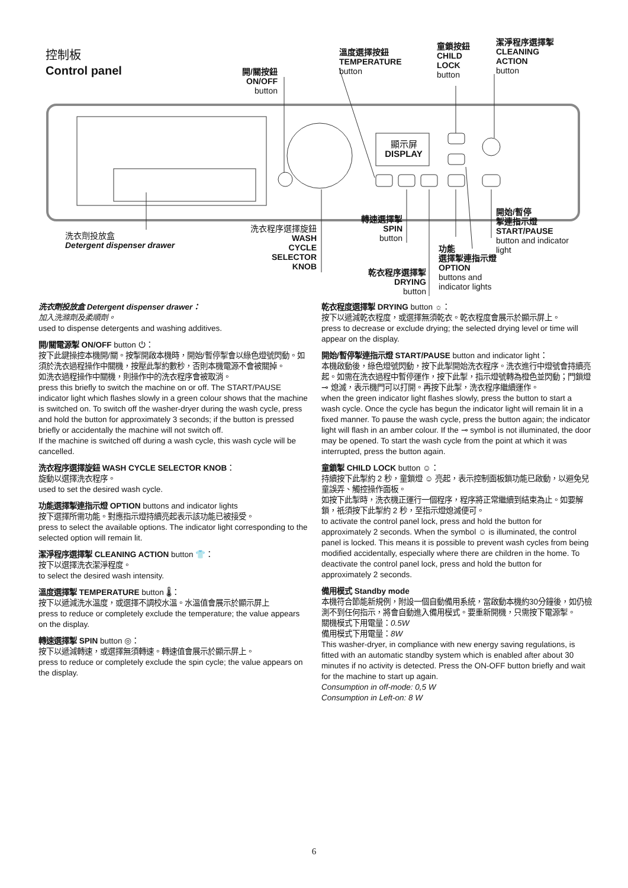控制板
Control panel
開/關按鈕
ON/OFF
button
溫度選擇按鈕
TEMPERATURE
button
童鎖按鈕
CHILD
LOCK
button
潔淨程序選擇掣
CLEANING
ACTION
button
顯示屏
DISPLAY
洗衣劑投放盒
Detergent dispenser drawer
洗衣程序選擇旋鈕
WASH
CYCLE
SELECTOR
KNOB
轉速選擇掣
SPIN
button
乾衣程序選擇掣
DRYING
button
功能
選擇掣連指示燈
OPTION
buttons and
indicator lights
開始/暫停
掣連指示燈
START/PAUSE
button and indicator
light
洗衣劑投放盒 Detergent dispenser drawer：
加入洗滌劑及柔順劑。
used to dispense detergents and washing additives.
開/關電源掣 ON/OFF button ⏻：
按下此鍵操控本機開/關。按掣開啟本機時，開始/暫停掣會以綠色燈號閃動。如須於洗衣過程操作中關機，按壓此掣約數秒，否則本機電源不會被關掉。
如洗衣過程操作中關機，則操作中的洗衣程序會被取消。
press this briefly to switch the machine on or off. The START/PAUSE indicator light which flashes slowly in a green colour shows that the machine is switched on. To switch off the washer-dryer during the wash cycle, press and hold the button for approximately 3 seconds; if the button is pressed briefly or accidentally the machine will not switch off.
If the machine is switched off during a wash cycle, this wash cycle will be cancelled.
洗衣程序選擇旋鈕 WASH CYCLE SELECTOR KNOB：
旋動以選擇洗衣程序。
used to set the desired wash cycle.
功能選擇掣連指示燈 OPTION buttons and indicator lights
按下選擇所需功能。對應指示燈持續亮起表示該功能已被接受。
press to select the available options. The indicator light corresponding to the selected option will remain lit.
潔淨程序選擇掣 CLEANING ACTION button 👕：
按下以選擇洗衣潔淨程度。
to select the desired wash intensity.
溫度選擇掣 TEMPERATURE button 🌡：
按下以遞減洗水溫度，或選擇不調校水溫。水溫值會展示於顯示屏上
press to reduce or completely exclude the temperature; the value appears on the display.
轉速選擇掣 SPIN button ◎：
按下以遞減轉速，或選擇無須轉速。轉速值會展示於顯示屏上。
press to reduce or completely exclude the spin cycle; the value appears on the display.
乾衣程度選擇掣 DRYING button ☼：
按下以遞減乾衣程度，或選擇無須乾衣。乾衣程度會展示於顯示屏上。
press to decrease or exclude drying; the selected drying level or time will appear on the display.
開始/暫停掣連指示燈 START/PAUSE button and indicator light：
本機啟動後，綠色燈號閃動，按下此掣開始洗衣程序。洗衣進行中燈號會持續亮起。如需在洗衣過程中暫停運作，按下此掣，指示燈號轉為橙色並閃動；門鎖燈 ⊸ 熄滅，表示機門可以打開。再按下此掣，洗衣程序繼續運作。
when the green indicator light flashes slowly, press the button to start a wash cycle. Once the cycle has begun the indicator light will remain lit in a fixed manner. To pause the wash cycle, press the button again; the indicator light will flash in an amber colour. If the ⊸ symbol is not illuminated, the door may be opened. To start the wash cycle from the point at which it was interrupted, press the button again.
童鎖掣 CHILD LOCK button ☺：
持續按下此掣約 2 秒，童鎖燈 ☺ 亮起，表示控制面板鎖功能已啟動，以避免兒童誤弄、觸控操作面板。
如按下此掣時，洗衣機正運行一個程序，程序將正常繼續到結束為止。如要解鎖，祇須按下此掣約 2 秒，至指示燈熄滅便可。
to activate the control panel lock, press and hold the button for approximately 2 seconds. When the symbol ☺ is illuminated, the control panel is locked. This means it is possible to prevent wash cycles from being modified accidentally, especially where there are children in the home. To deactivate the control panel lock, press and hold the button for approximately 2 seconds.
備用模式 Standby mode
本機符合節能新規例，附設一個自動備用系統，當啟動本機約30分鐘後，如仍檢測不到任何指示，將會自動進入備用模式。要重新開機，只需按下電源掣。
關機模式下用電量：0.5W
備用模式下用電量：8W
This washer-dryer, in compliance with new energy saving regulations, is fitted with an automatic standby system which is enabled after about 30 minutes if no activity is detected. Press the ON-OFF button briefly and wait for the machine to start up again.
Consumption in off-mode: 0,5 W
Consumption in Left-on: 8 W
6